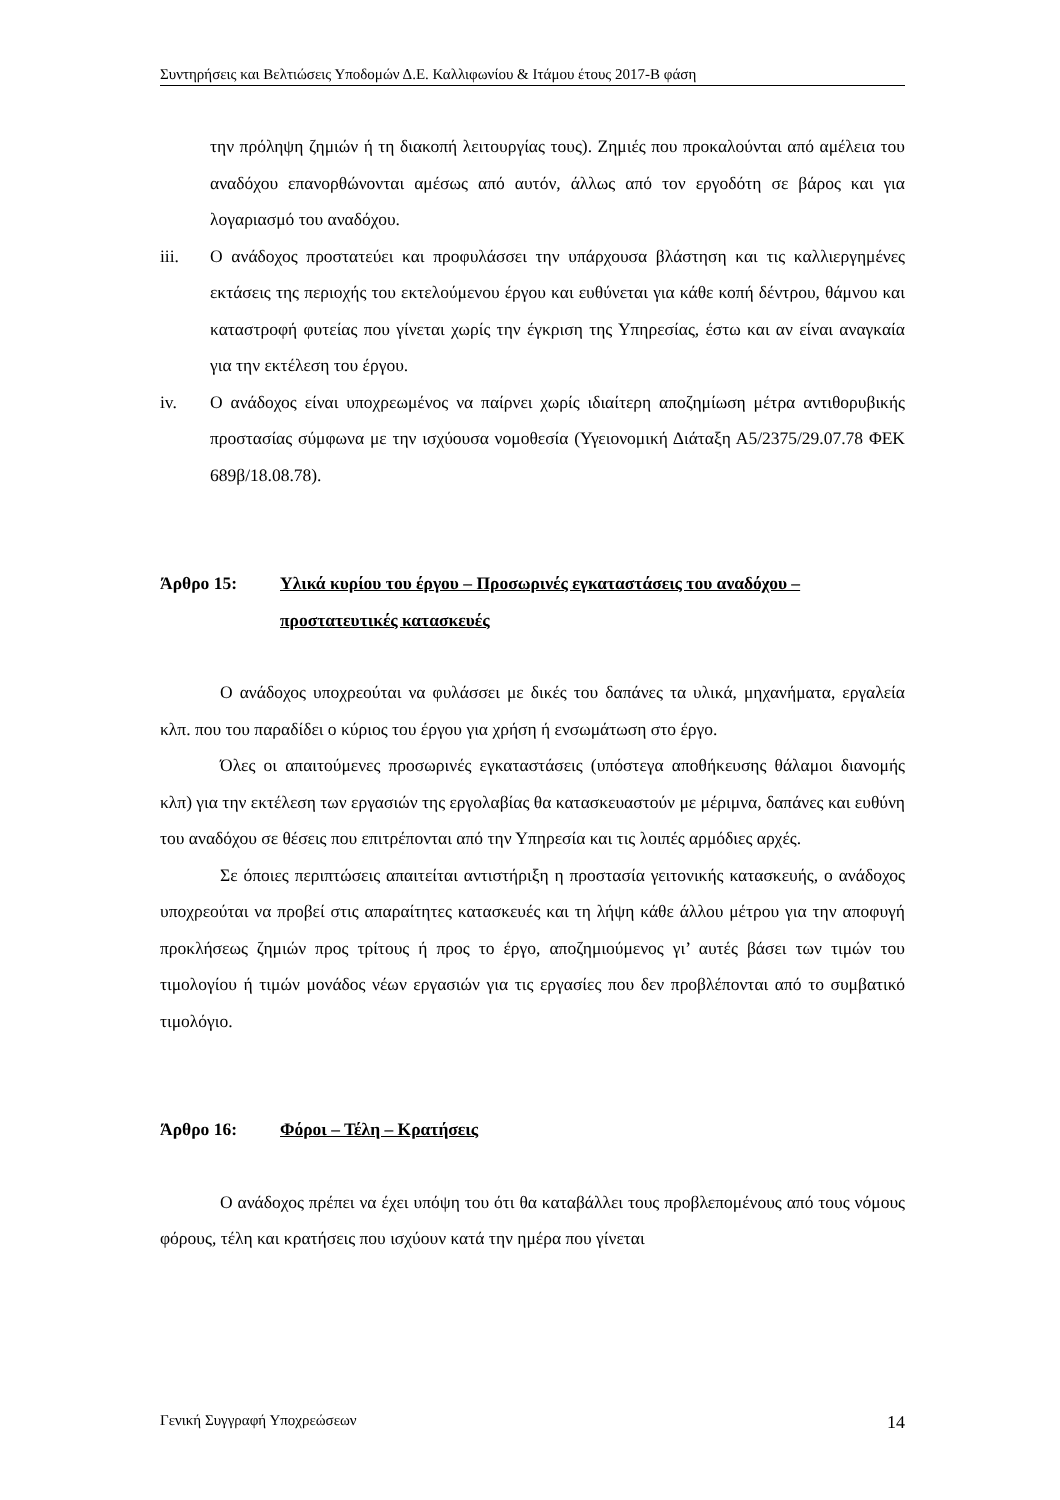Συντηρήσεις και Βελτιώσεις Υποδομών Δ.Ε. Καλλιφωνίου & Ιτάμου έτους 2017-Β φάση
την πρόληψη ζημιών ή τη διακοπή λειτουργίας τους). Ζημιές που προκαλούνται από αμέλεια του αναδόχου επανορθώνονται αμέσως από αυτόν, άλλως από τον εργοδότη σε βάρος και για λογαριασμό του αναδόχου.
iii. Ο ανάδοχος προστατεύει και προφυλάσσει την υπάρχουσα βλάστηση και τις καλλιεργημένες εκτάσεις της περιοχής του εκτελούμενου έργου και ευθύνεται για κάθε κοπή δέντρου, θάμνου και καταστροφή φυτείας που γίνεται χωρίς την έγκριση της Υπηρεσίας, έστω και αν είναι αναγκαία για την εκτέλεση του έργου.
iv. Ο ανάδοχος είναι υποχρεωμένος να παίρνει χωρίς ιδιαίτερη αποζημίωση μέτρα αντιθορυβικής προστασίας σύμφωνα με την ισχύουσα νομοθεσία (Υγειονομική Διάταξη Α5/2375/29.07.78 ΦΕΚ 689β/18.08.78).
Άρθρο 15: Υλικά κυρίου του έργου – Προσωρινές εγκαταστάσεις του αναδόχου – προστατευτικές κατασκευές
Ο ανάδοχος υποχρεούται να φυλάσσει με δικές του δαπάνες τα υλικά, μηχανήματα, εργαλεία κλπ. που του παραδίδει ο κύριος του έργου για χρήση ή ενσωμάτωση στο έργο.
Όλες οι απαιτούμενες προσωρινές εγκαταστάσεις (υπόστεγα αποθήκευσης θάλαμοι διανομής κλπ) για την εκτέλεση των εργασιών της εργολαβίας θα κατασκευαστούν με μέριμνα, δαπάνες και ευθύνη του αναδόχου σε θέσεις που επιτρέπονται από την Υπηρεσία και τις λοιπές αρμόδιες αρχές.
Σε όποιες περιπτώσεις απαιτείται αντιστήριξη η προστασία γειτονικής κατασκευής, ο ανάδοχος υποχρεούται να προβεί στις απαραίτητες κατασκευές και τη λήψη κάθε άλλου μέτρου για την αποφυγή προκλήσεως ζημιών προς τρίτους ή προς το έργο, αποζημιούμενος γι’ αυτές βάσει των τιμών του τιμολογίου ή τιμών μονάδος νέων εργασιών για τις εργασίες που δεν προβλέπονται από το συμβατικό τιμολόγιο.
Άρθρο 16: Φόροι – Τέλη – Κρατήσεις
Ο ανάδοχος πρέπει να έχει υπόψη του ότι θα καταβάλλει τους προβλεπομένους από τους νόμους φόρους, τέλη και κρατήσεις που ισχύουν κατά την ημέρα που γίνεται
Γενική Συγγραφή Υποχρεώσεων 14